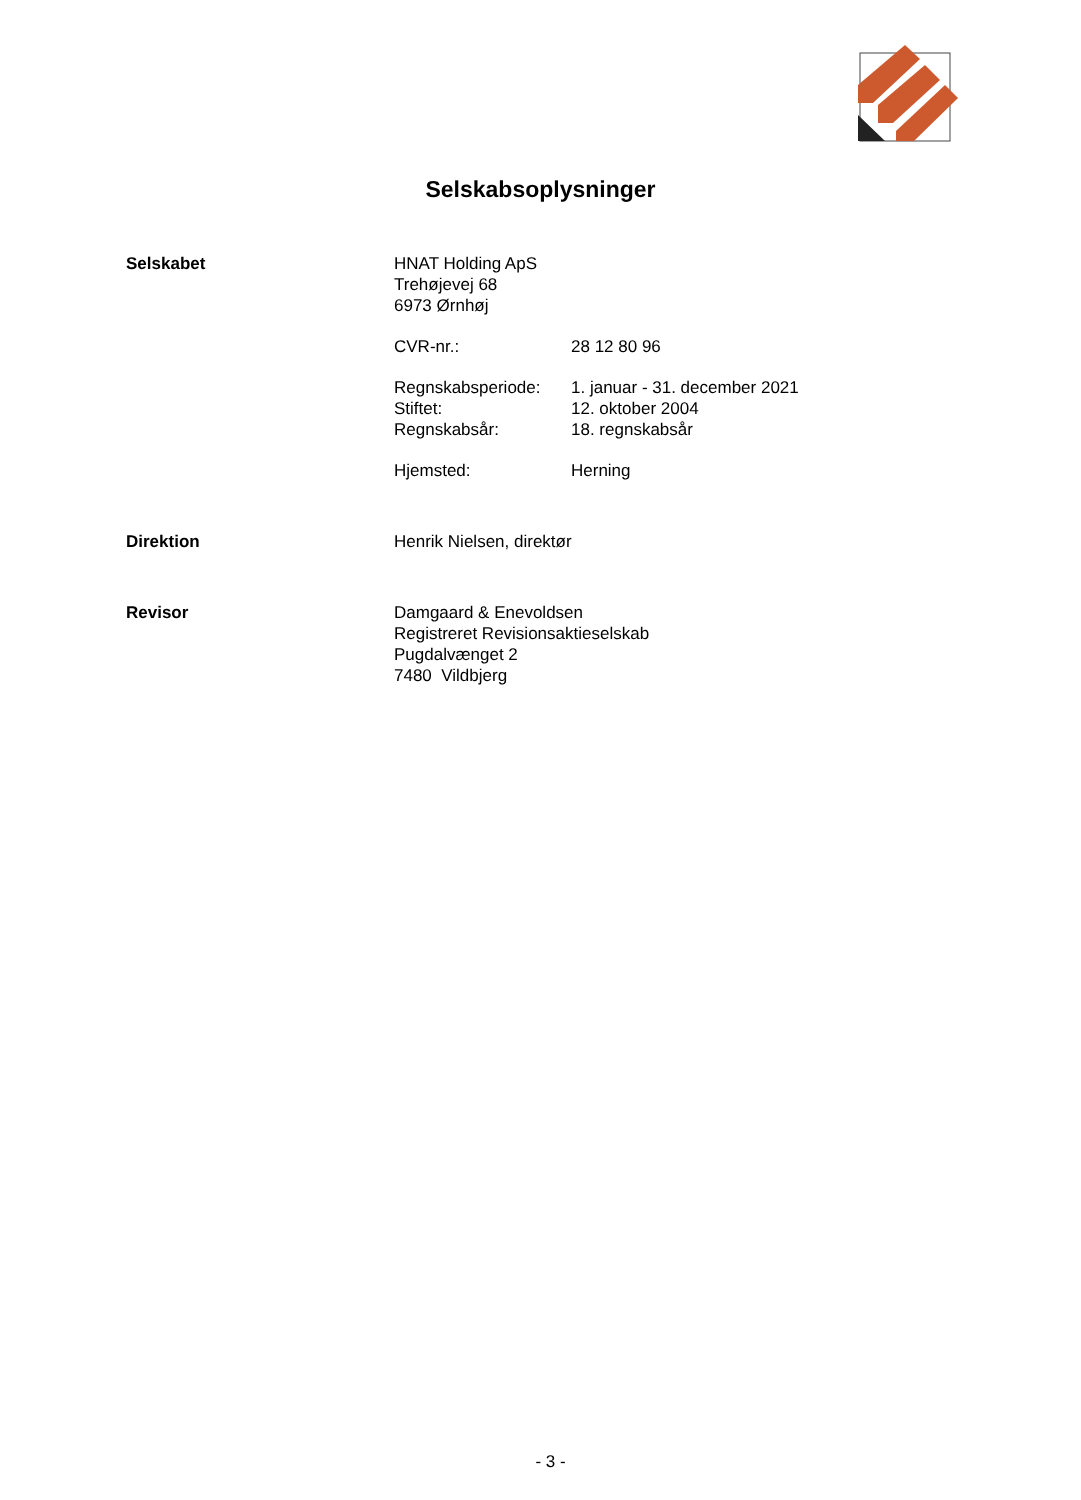Selskabsoplysninger
Selskabet HNAT Holding ApS
Trehøjevej 68
6973 Ørnhøj
CVR-nr.: 28 12 80 96
Regnskabsperiode:
Stiftet:
Regnskabsår:
1. januar - 31. december 2021
12. oktober 2004
18. regnskabsår
Hjemsted: Herning
Direktion Henrik Nielsen, direktør
Revisor Damgaard & Enevoldsen
Registreret Revisionsaktieselskab
Pugdalvænget 2
7480 Vildbjerg
- 3 -